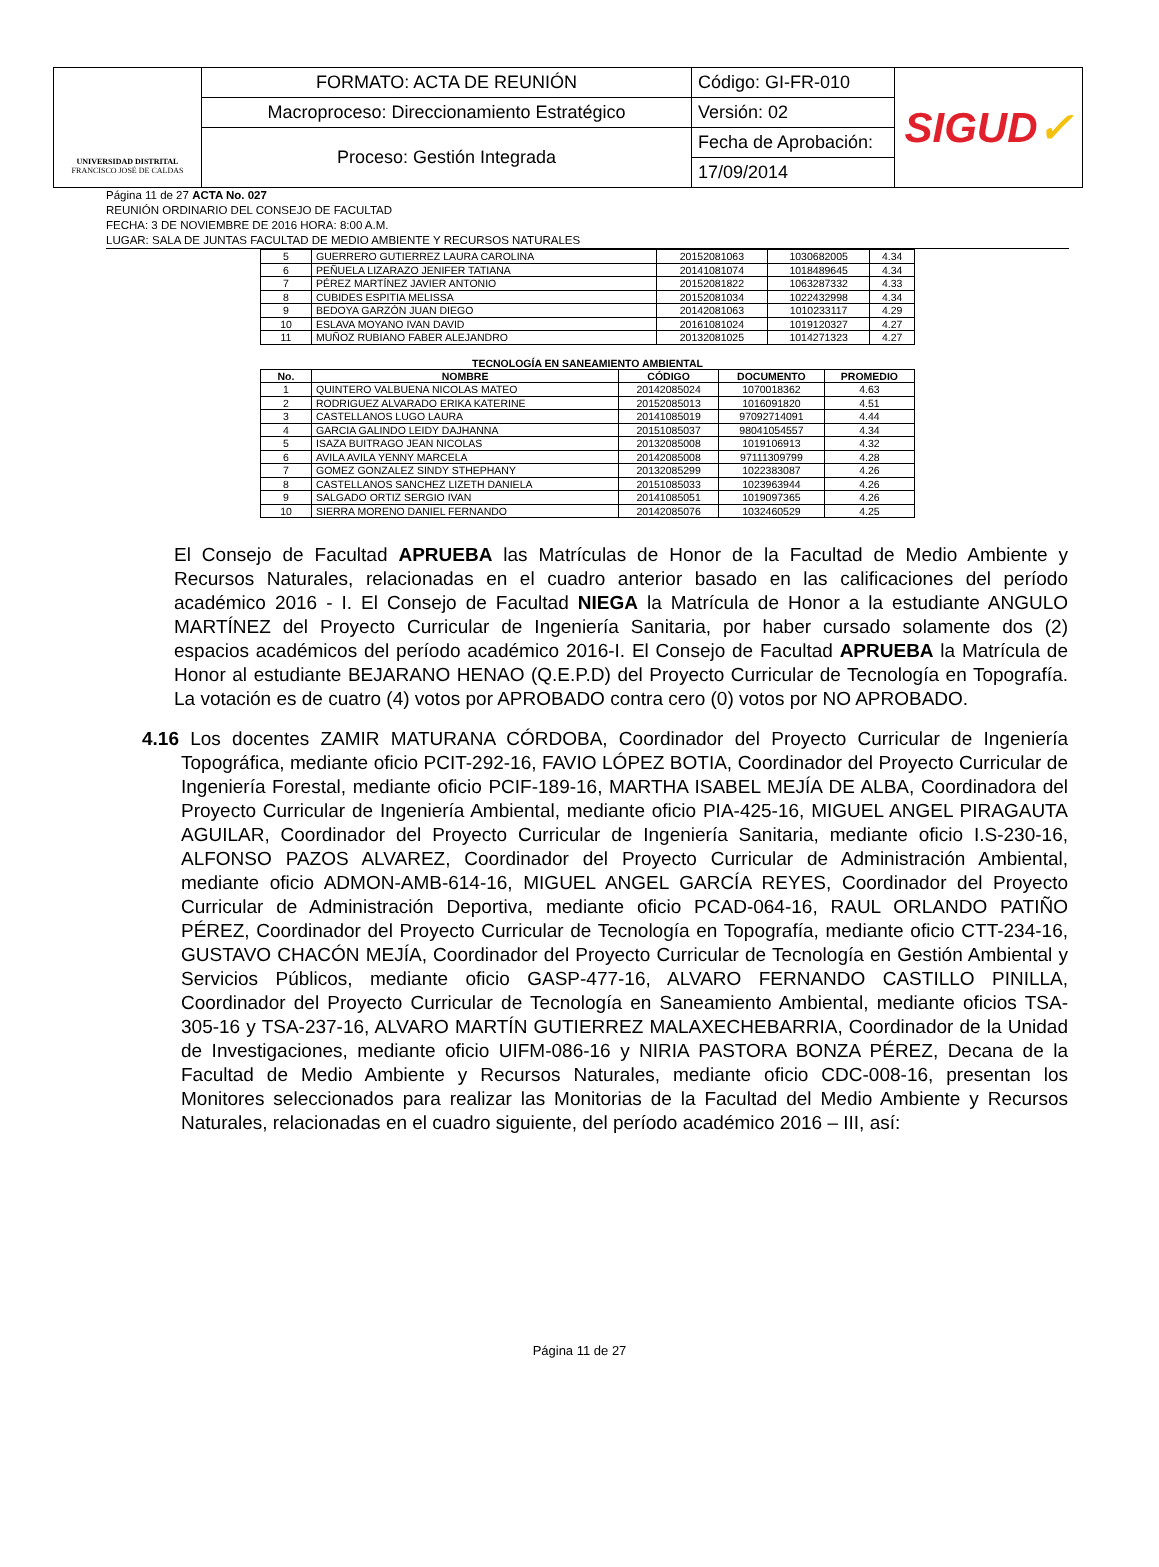| UNIVERSIDAD DISTRITAL FRANCISCO JOSÉ DE CALDAS | FORMATO: ACTA DE REUNIÓN | Código: GI-FR-010 | SIGUD ✓ |
| | Macroproceso: Direccionamiento Estratégico | Versión: 02 | |
| | Proceso: Gestión Integrada | Fecha de Aprobación: | |
| | | 17/09/2014 | |
Página 11 de 27 ACTA No. 027
REUNIÓN ORDINARIO DEL CONSEJO DE FACULTAD
FECHA: 3 DE NOVIEMBRE DE 2016 HORA: 8:00 A.M.
LUGAR: SALA DE JUNTAS FACULTAD DE MEDIO AMBIENTE Y RECURSOS NATURALES
| 5 | GUERRERO GUTIERREZ LAURA CAROLINA | 20152081063 | 1030682005 | 4.34 |
| 6 | PEÑUELA LIZARAZO JENIFER TATIANA | 20141081074 | 1018489645 | 4.34 |
| 7 | PÉREZ MARTÍNEZ JAVIER ANTONIO | 20152081822 | 1063287332 | 4.33 |
| 8 | CUBIDES ESPITIA MELISSA | 20152081034 | 1022432998 | 4.34 |
| 9 | BEDOYA GARZÓN JUAN DIEGO | 20142081063 | 1010233117 | 4.29 |
| 10 | ESLAVA MOYANO IVAN DAVID | 20161081024 | 1019120327 | 4.27 |
| 11 | MUÑOZ RUBIANO FABER ALEJANDRO | 20132081025 | 1014271323 | 4.27 |
TECNOLOGÍA EN SANEAMIENTO AMBIENTAL
| No. | NOMBRE | CÓDIGO | DOCUMENTO | PROMEDIO |
| --- | --- | --- | --- | --- |
| 1 | QUINTERO VALBUENA NICOLAS MATEO | 20142085024 | 1070018362 | 4.63 |
| 2 | RODRIGUEZ ALVARADO ERIKA KATERINE | 20152085013 | 1016091820 | 4.51 |
| 3 | CASTELLANOS LUGO LAURA | 20141085019 | 97092714091 | 4.44 |
| 4 | GARCIA GALINDO LEIDY DAJHANNA | 20151085037 | 98041054557 | 4.34 |
| 5 | ISAZA BUITRAGO JEAN NICOLAS | 20132085008 | 1019106913 | 4.32 |
| 6 | AVILA AVILA YENNY MARCELA | 20142085008 | 97111309799 | 4.28 |
| 7 | GOMEZ GONZALEZ SINDY STHEPHANY | 20132085299 | 1022383087 | 4.26 |
| 8 | CASTELLANOS SANCHEZ LIZETH DANIELA | 20151085033 | 1023963944 | 4.26 |
| 9 | SALGADO ORTIZ SERGIO IVAN | 20141085051 | 1019097365 | 4.26 |
| 10 | SIERRA MORENO DANIEL FERNANDO | 20142085076 | 1032460529 | 4.25 |
El Consejo de Facultad APRUEBA las Matrículas de Honor de la Facultad de Medio Ambiente y Recursos Naturales, relacionadas en el cuadro anterior basado en las calificaciones del período académico 2016 - I. El Consejo de Facultad NIEGA la Matrícula de Honor a la estudiante ANGULO MARTÍNEZ del Proyecto Curricular de Ingeniería Sanitaria, por haber cursado solamente dos (2) espacios académicos del período académico 2016-I. El Consejo de Facultad APRUEBA la Matrícula de Honor al estudiante BEJARANO HENAO (Q.E.P.D) del Proyecto Curricular de Tecnología en Topografía. La votación es de cuatro (4) votos por APROBADO contra cero (0) votos por NO APROBADO.
4.16 Los docentes ZAMIR MATURANA CÓRDOBA, Coordinador del Proyecto Curricular de Ingeniería Topográfica, mediante oficio PCIT-292-16, FAVIO LÓPEZ BOTIA, Coordinador del Proyecto Curricular de Ingeniería Forestal, mediante oficio PCIF-189-16, MARTHA ISABEL MEJÍA DE ALBA, Coordinadora del Proyecto Curricular de Ingeniería Ambiental, mediante oficio PIA-425-16, MIGUEL ANGEL PIRAGAUTA AGUILAR, Coordinador del Proyecto Curricular de Ingeniería Sanitaria, mediante oficio I.S-230-16, ALFONSO PAZOS ALVAREZ, Coordinador del Proyecto Curricular de Administración Ambiental, mediante oficio ADMON-AMB-614-16, MIGUEL ANGEL GARCÍA REYES, Coordinador del Proyecto Curricular de Administración Deportiva, mediante oficio PCAD-064-16, RAUL ORLANDO PATIÑO PÉREZ, Coordinador del Proyecto Curricular de Tecnología en Topografía, mediante oficio CTT-234-16, GUSTAVO CHACÓN MEJÍA, Coordinador del Proyecto Curricular de Tecnología en Gestión Ambiental y Servicios Públicos, mediante oficio GASP-477-16, ALVARO FERNANDO CASTILLO PINILLA, Coordinador del Proyecto Curricular de Tecnología en Saneamiento Ambiental, mediante oficios TSA-305-16 y TSA-237-16, ALVARO MARTÍN GUTIERREZ MALAXECHEBARRIA, Coordinador de la Unidad de Investigaciones, mediante oficio UIFM-086-16 y NIRIA PASTORA BONZA PÉREZ, Decana de la Facultad de Medio Ambiente y Recursos Naturales, mediante oficio CDC-008-16, presentan los Monitores seleccionados para realizar las Monitorias de la Facultad del Medio Ambiente y Recursos Naturales, relacionadas en el cuadro siguiente, del período académico 2016 – III, así:
Página 11 de 27